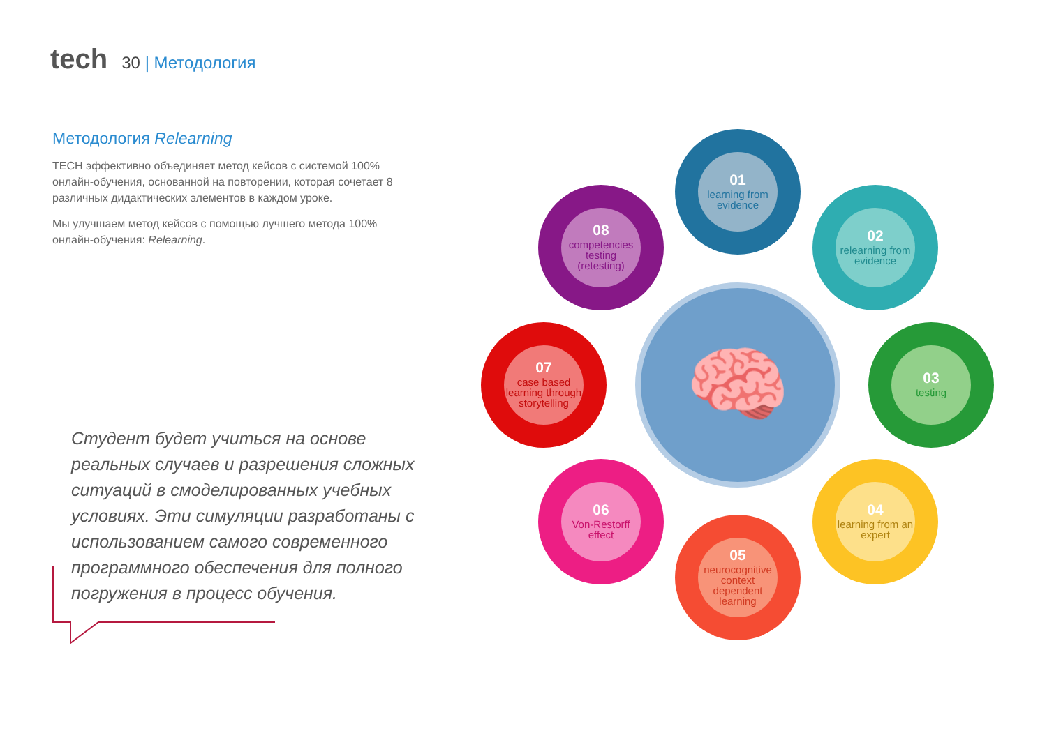tech 30 | Методология
Методология Relearning
TECH эффективно объединяет метод кейсов с системой 100% онлайн-обучения, основанной на повторении, которая сочетает 8 различных дидактических элементов в каждом уроке.
Мы улучшаем метод кейсов с помощью лучшего метода 100% онлайн-обучения: Relearning.
Студент будет учиться на основе реальных случаев и разрешения сложных ситуаций в смоделированных учебных условиях. Эти симуляции разработаны с использованием самого современного программного обеспечения для полного погружения в процесс обучения.
🧠
01
learning from evidence
02
relearning from evidence
03
testing
04
learning from an expert
05
neurocognitive context dependent learning
06
Von-Restorff effect
07
case based learning through storytelling
08
competencies testing (retesting)